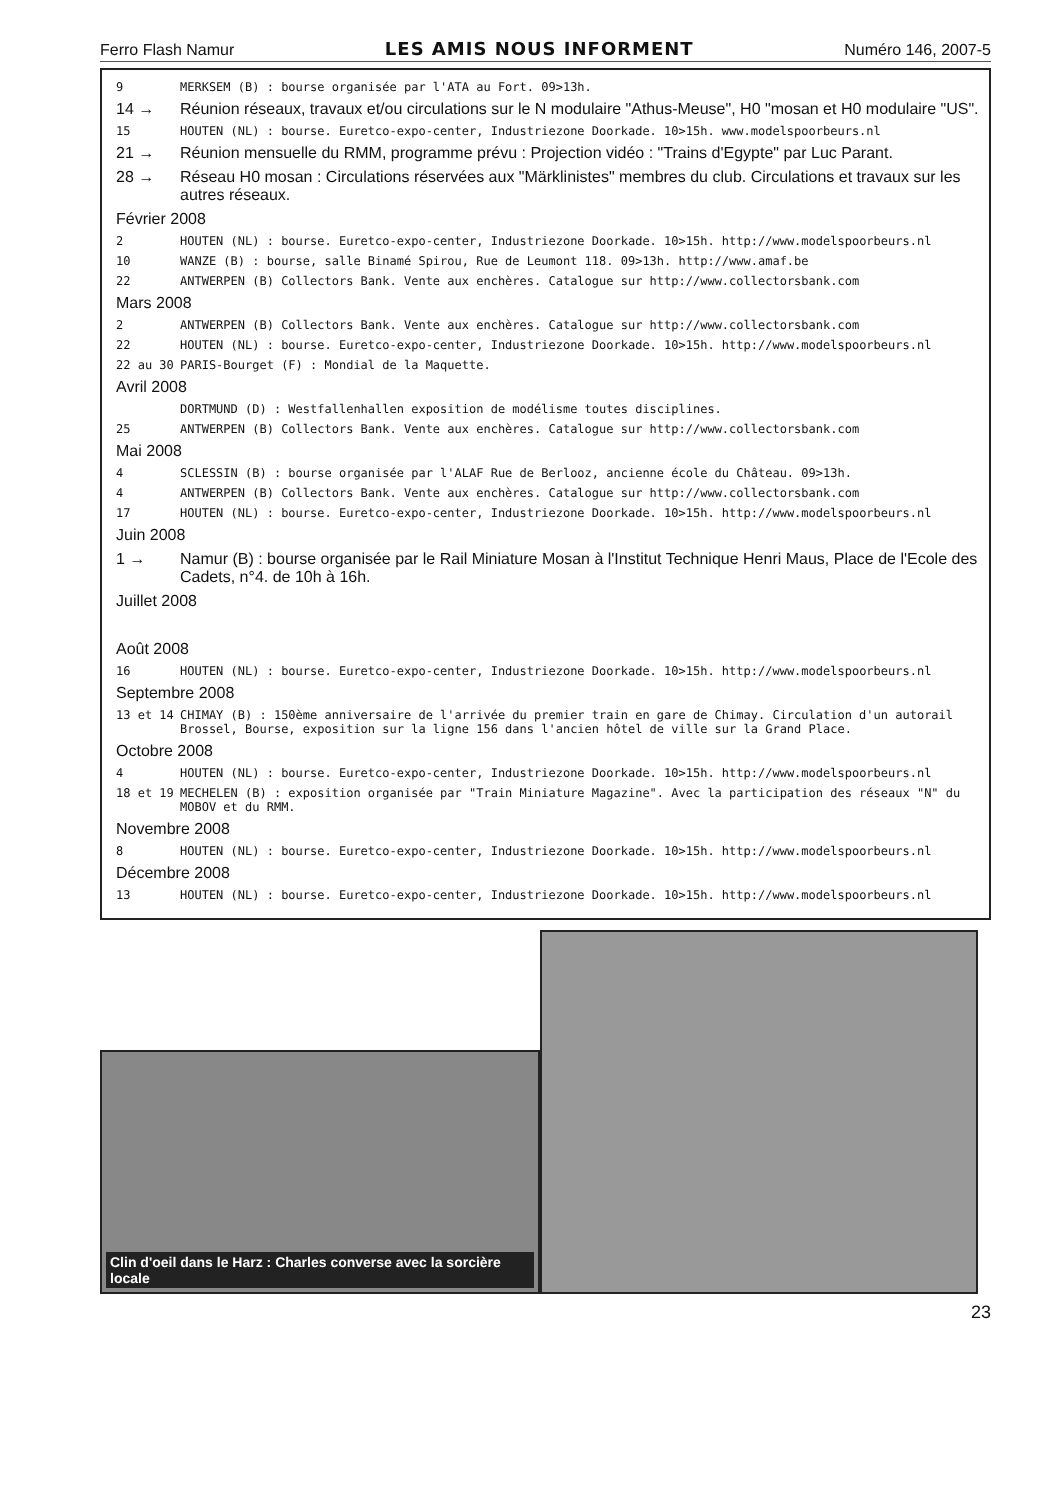Ferro Flash Namur LES AMIS NOUS INFORMENT Numéro 146, 2007-5
9 MERKSEM (B) : bourse organisée par l'ATA au Fort. 09>13h.
14 → Réunion réseaux, travaux et/ou circulations sur le N modulaire "Athus-Meuse", H0 "mosan et H0 modulaire "US".
15 HOUTEN (NL) : bourse. Euretco-expo-center, Industriezone Doorkade. 10>15h. www.modelspoorbeurs.nl
21 → Réunion mensuelle du RMM, programme prévu : Projection vidéo : "Trains d'Egypte" par Luc Parant.
28 → Réseau H0 mosan : Circulations réservées aux "Märklinistes" membres du club. Circulations et travaux sur les autres réseaux.
Février 2008
2 HOUTEN (NL) : bourse. Euretco-expo-center, Industriezone Doorkade. 10>15h. http://www.modelspoorbeurs.nl
10 WANZE (B) : bourse, salle Binamé Spirou, Rue de Leumont 118. 09>13h. http://www.amaf.be
22 ANTWERPEN (B) Collectors Bank. Vente aux enchères. Catalogue sur http://www.collectorsbank.com
Mars 2008
2 ANTWERPEN (B) Collectors Bank. Vente aux enchères. Catalogue sur http://www.collectorsbank.com
22 HOUTEN (NL) : bourse. Euretco-expo-center, Industriezone Doorkade. 10>15h. http://www.modelspoorbeurs.nl
22 au 30 PARIS-Bourget (F) : Mondial de la Maquette.
Avril 2008
DORTMUND (D) : Westfallenhallen exposition de modélisme toutes disciplines.
25 ANTWERPEN (B) Collectors Bank. Vente aux enchères. Catalogue sur http://www.collectorsbank.com
Mai 2008
4 SCLESSIN (B) : bourse organisée par l'ALAF Rue de Berlooz, ancienne école du Château. 09>13h.
4 ANTWERPEN (B) Collectors Bank. Vente aux enchères. Catalogue sur http://www.collectorsbank.com
17 HOUTEN (NL) : bourse. Euretco-expo-center, Industriezone Doorkade. 10>15h. http://www.modelspoorbeurs.nl
Juin 2008
1 → Namur (B) : bourse organisée par le Rail Miniature Mosan à l'Institut Technique Henri Maus, Place de l'Ecole des Cadets, n°4. de 10h à 16h.
Juillet 2008
Août 2008
16 HOUTEN (NL) : bourse. Euretco-expo-center, Industriezone Doorkade. 10>15h. http://www.modelspoorbeurs.nl
Septembre 2008
13 et 14 CHIMAY (B) : 150ème anniversaire de l'arrivée du premier train en gare de Chimay. Circulation d'un autorail Brossel, Bourse, exposition sur la ligne 156 dans l'ancien hôtel de ville sur la Grand Place.
Octobre 2008
4 HOUTEN (NL) : bourse. Euretco-expo-center, Industriezone Doorkade. 10>15h. http://www.modelspoorbeurs.nl
18 et 19 MECHELEN (B) : exposition organisée par "Train Miniature Magazine". Avec la participation des réseaux "N" du MOBOV et du RMM.
Novembre 2008
8 HOUTEN (NL) : bourse. Euretco-expo-center, Industriezone Doorkade. 10>15h. http://www.modelspoorbeurs.nl
Décembre 2008
13 HOUTEN (NL) : bourse. Euretco-expo-center, Industriezone Doorkade. 10>15h. http://www.modelspoorbeurs.nl
Clin d'oeil dans le Harz : Charles converse avec la sorcière locale
23